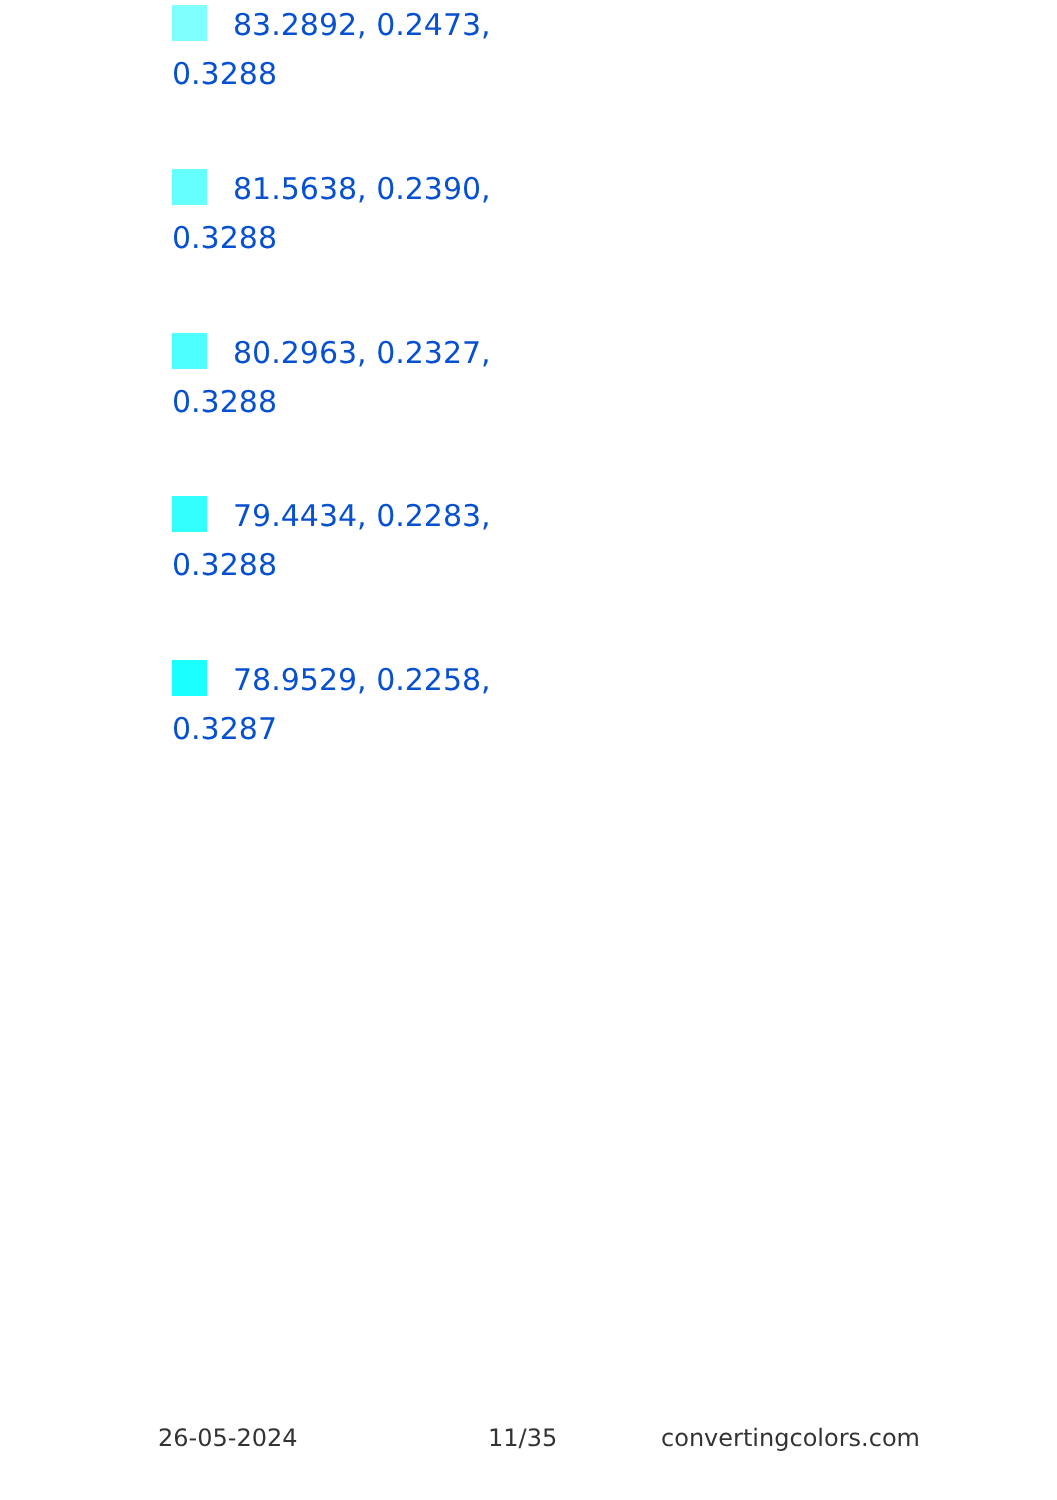83.2892, 0.2473, 0.3288
81.5638, 0.2390, 0.3288
80.2963, 0.2327, 0.3288
79.4434, 0.2283, 0.3288
78.9529, 0.2258, 0.3287
26-05-2024 11/35 convertingcolors.com